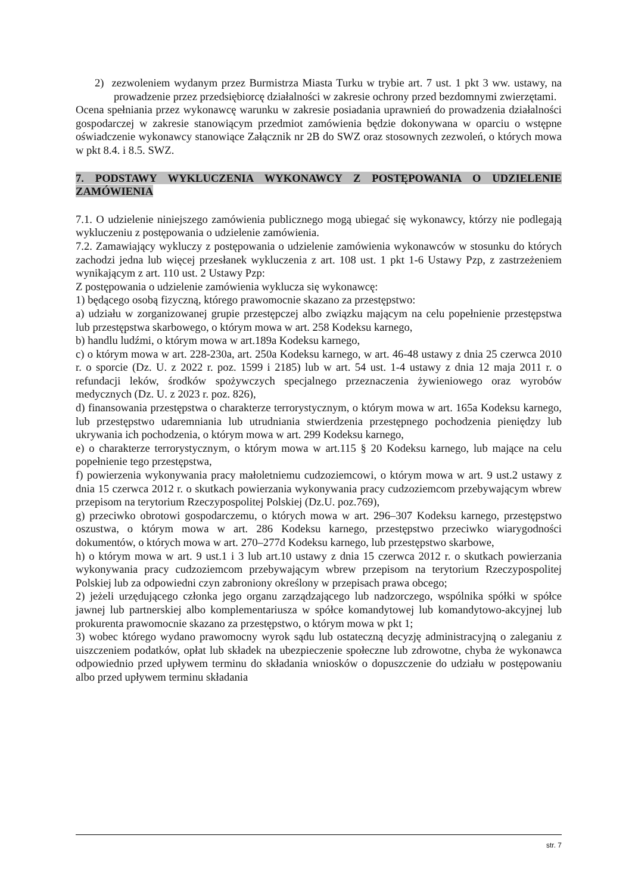2) zezwoleniem wydanym przez Burmistrza Miasta Turku w trybie art. 7 ust. 1 pkt 3 ww. ustawy, na prowadzenie przez przedsiębiorcę działalności w zakresie ochrony przed bezdomnymi zwierzętami.
Ocena spełniania przez wykonawcę warunku w zakresie posiadania uprawnień do prowadzenia działalności gospodarczej w zakresie stanowiącym przedmiot zamówienia będzie dokonywana w oparciu o wstępne oświadczenie wykonawcy stanowiące Załącznik nr 2B do SWZ oraz stosownych zezwoleń, o których mowa w pkt 8.4. i 8.5. SWZ.
7. PODSTAWY WYKLUCZENIA WYKONAWCY Z POSTĘPOWANIA O UDZIELENIE ZAMÓWIENIA
7.1. O udzielenie niniejszego zamówienia publicznego mogą ubiegać się wykonawcy, którzy nie podlegają wykluczeniu z postępowania o udzielenie zamówienia.
7.2. Zamawiający wykluczy z postępowania o udzielenie zamówienia wykonawców w stosunku do których zachodzi jedna lub więcej przesłanek wykluczenia z art. 108 ust. 1 pkt 1-6 Ustawy Pzp, z zastrzeżeniem wynikającym z art. 110 ust. 2 Ustawy Pzp:
Z postępowania o udzielenie zamówienia wyklucza się wykonawcę:
1) będącego osobą fizyczną, którego prawomocnie skazano za przestępstwo:
a) udziału w zorganizowanej grupie przestępczej albo związku mającym na celu popełnienie przestępstwa lub przestępstwa skarbowego, o którym mowa w art. 258 Kodeksu karnego,
b) handlu ludźmi, o którym mowa w art.189a Kodeksu karnego,
c) o którym mowa w art. 228-230a, art. 250a Kodeksu karnego, w art. 46-48 ustawy z dnia 25 czerwca 2010 r. o sporcie (Dz. U. z 2022 r. poz. 1599 i 2185) lub w art. 54 ust. 1-4 ustawy z dnia 12 maja 2011 r. o refundacji leków, środków spożywczych specjalnego przeznaczenia żywieniowego oraz wyrobów medycznych (Dz. U. z 2023 r. poz. 826),
d) finansowania przestępstwa o charakterze terrorystycznym, o którym mowa w art. 165a Kodeksu karnego, lub przestępstwo udaremniania lub utrudniania stwierdzenia przestępnego pochodzenia pieniędzy lub ukrywania ich pochodzenia, o którym mowa w art. 299 Kodeksu karnego,
e) o charakterze terrorystycznym, o którym mowa w art.115 § 20 Kodeksu karnego, lub mające na celu popełnienie tego przestępstwa,
f) powierzenia wykonywania pracy małoletniemu cudzoziemcowi, o którym mowa w art. 9 ust.2 ustawy z dnia 15 czerwca 2012 r. o skutkach powierzania wykonywania pracy cudzoziemcom przebywającym wbrew przepisom na terytorium Rzeczypospolitej Polskiej (Dz.U. poz.769),
g) przeciwko obrotowi gospodarczemu, o których mowa w art. 296–307 Kodeksu karnego, przestępstwo oszustwa, o którym mowa w art. 286 Kodeksu karnego, przestępstwo przeciwko wiarygodności dokumentów, o których mowa w art. 270–277d Kodeksu karnego, lub przestępstwo skarbowe,
h) o którym mowa w art. 9 ust.1 i 3 lub art.10 ustawy z dnia 15 czerwca 2012 r. o skutkach powierzania wykonywania pracy cudzoziemcom przebywającym wbrew przepisom na terytorium Rzeczypospolitej Polskiej lub za odpowiedni czyn zabroniony określony w przepisach prawa obcego;
2) jeżeli urzędującego członka jego organu zarządzającego lub nadzorczego, wspólnika spółki w spółce jawnej lub partnerskiej albo komplementariusza w spółce komandytowej lub komandytowo-akcyjnej lub prokurenta prawomocnie skazano za przestępstwo, o którym mowa w pkt 1;
3) wobec którego wydano prawomocny wyrok sądu lub ostateczną decyzję administracyjną o zaleganiu z uiszczeniem podatków, opłat lub składek na ubezpieczenie społeczne lub zdrowotne, chyba że wykonawca odpowiednio przed upływem terminu do składania wniosków o dopuszczenie do udziału w postępowaniu albo przed upływem terminu składania
str. 7